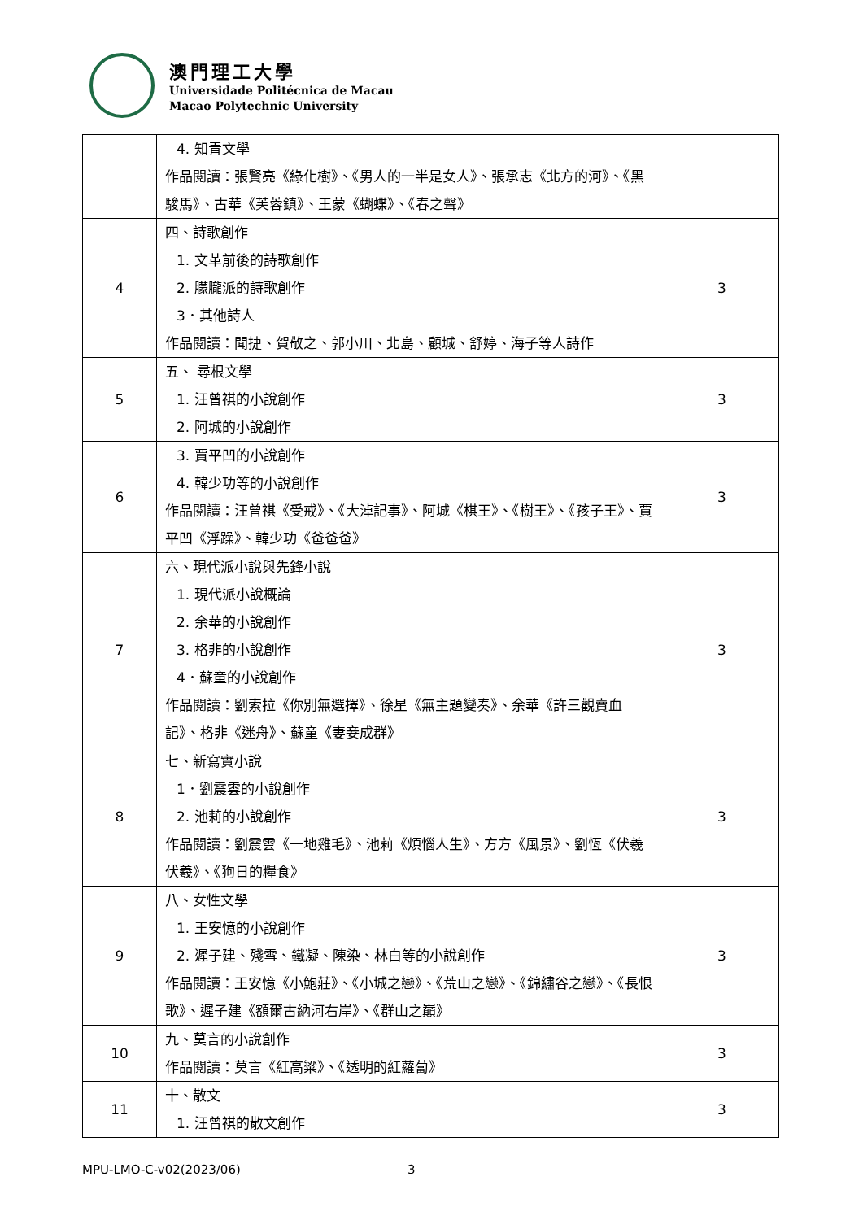澳門理工大學
Universidade Politécnica de Macau
Macao Polytechnic University
| | 4. 知青文學 作品閱讀：張賢亮《綠化樹》、《男人的一半是女人》、張承志《北方的河》、《黑駿馬》、古華《芙蓉鎮》、王蒙《蝴蝶》、《春之聲》 | |
| 4 | 四、詩歌創作 1. 文革前後的詩歌創作 2. 朦朧派的詩歌創作 3．其他詩人 作品閱讀：聞捷、賀敬之、郭小川、北島、顧城、舒婷、海子等人詩作 | 3 |
| 5 | 五、 尋根文學 1. 汪曾祺的小說創作 2. 阿城的小說創作 | 3 |
| 6 | 3. 賈平凹的小說創作 4. 韓少功等的小說創作 作品閱讀：汪曾祺《受戒》、《大淖記事》、阿城《棋王》、《樹王》、《孩子王》、賈平凹《浮躁》、韓少功《爸爸爸》 | 3 |
| 7 | 六、現代派小說與先鋒小說 1. 現代派小說概論 2. 余華的小說創作 3. 格非的小說創作 4．蘇童的小說創作 作品閱讀：劉索拉《你別無選擇》、徐星《無主題變奏》、余華《許三觀賣血記》、格非《迷舟》、蘇童《妻妾成群》 | 3 |
| 8 | 七、新寫實小說 1．劉震雲的小說創作 2. 池莉的小說創作 作品閱讀：劉震雲《一地雞毛》、池莉《煩惱人生》、方方《風景》、劉恆《伏羲伏羲》、《狗日的糧食》 | 3 |
| 9 | 八、女性文學 1. 王安憶的小說創作 2. 遲子建、殘雪、鐵凝、陳染、林白等的小說創作 作品閱讀：王安憶《小鮑莊》、《小城之戀》、《荒山之戀》、《錦繡谷之戀》、《長恨歌》、遲子建《額爾古納河右岸》、《群山之巔》 | 3 |
| 10 | 九、莫言的小說創作 作品閱讀：莫言《紅高粱》、《透明的紅蘿蔔》 | 3 |
| 11 | 十、散文 1. 汪曾祺的散文創作 | 3 |
MPU-LMO-C-v02(2023/06) 3